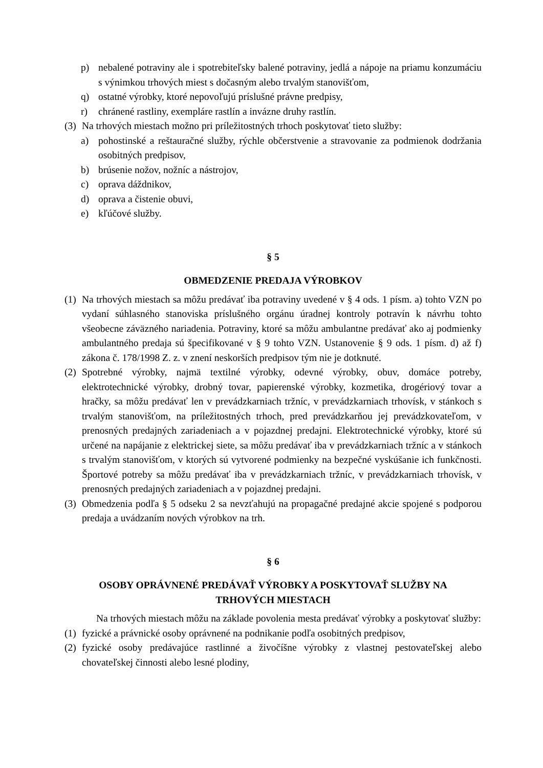p) nebalené potraviny ale i spotrebiteľsky balené potraviny, jedlá a nápoje na priamu konzumáciu s výnimkou trhových miest s dočasným alebo trvalým stanovišťom,
q) ostatné výrobky, ktoré nepovoľujú príslušné právne predpisy,
r) chránené rastliny, exempláre rastlín a invázne druhy rastlín.
(3) Na trhových miestach možno pri príležitostných trhoch poskytovať tieto služby:
a) pohostinské a reštauračné služby, rýchle občerstvenie a stravovanie za podmienok dodržania osobitných predpisov,
b) brúsenie nožov, nožníc a nástrojov,
c) oprava dáždnikov,
d) oprava a čistenie obuvi,
e) kľúčové služby.
§ 5
OBMEDZENIE PREDAJA VÝROBKOV
(1) Na trhových miestach sa môžu predávať iba potraviny uvedené v § 4 ods. 1 písm. a) tohto VZN po vydaní súhlasného stanoviska príslušného orgánu úradnej kontroly potravín k návrhu tohto všeobecne záväzného nariadenia. Potraviny, ktoré sa môžu ambulantne predávať ako aj podmienky ambulantného predaja sú špecifikované v § 9 tohto VZN. Ustanovenie § 9 ods. 1 písm. d) až f) zákona č. 178/1998 Z. z. v znení neskorších predpisov tým nie je dotknuté.
(2) Spotrebné výrobky, najmä textilné výrobky, odevné výrobky, obuv, domáce potreby, elektrotechnické výrobky, drobný tovar, papierenské výrobky, kozmetika, drogériový tovar a hračky, sa môžu predávať len v prevádzkarniach tržníc, v prevádzkarniach trhovísk, v stánkoch s trvalým stanovišťom, na príležitostných trhoch, pred prevádzkarňou jej prevádzkovateľom, v prenosných predajných zariadeniach a v pojazdnej predajni. Elektrotechnické výrobky, ktoré sú určené na napájanie z elektrickej siete, sa môžu predávať iba v prevádzkarniach tržníc a v stánkoch s trvalým stanovišťom, v ktorých sú vytvorené podmienky na bezpečné vyskúšanie ich funkčnosti. Športové potreby sa môžu predávať iba v prevádzkarniach tržníc, v prevádzkarniach trhovísk, v prenosných predajných zariadeniach a v pojazdnej predajni.
(3) Obmedzenia podľa § 5 odseku 2 sa nevzťahujú na propagačné predajné akcie spojené s podporou predaja a uvádzaním nových výrobkov na trh.
§ 6
OSOBY OPRÁVNENÉ PREDÁVAŤ VÝROBKY A POSKYTOVAŤ SLUŽBY NA
TRHOVÝCH MIESTACH
Na trhových miestach môžu na základe povolenia mesta predávať výrobky a poskytovať služby:
(1) fyzické a právnické osoby oprávnené na podnikanie podľa osobitných predpisov,
(2) fyzické osoby predávajúce rastlinné a živočíšne výrobky z vlastnej pestovateľskej alebo chovateľskej činnosti alebo lesné plodiny,